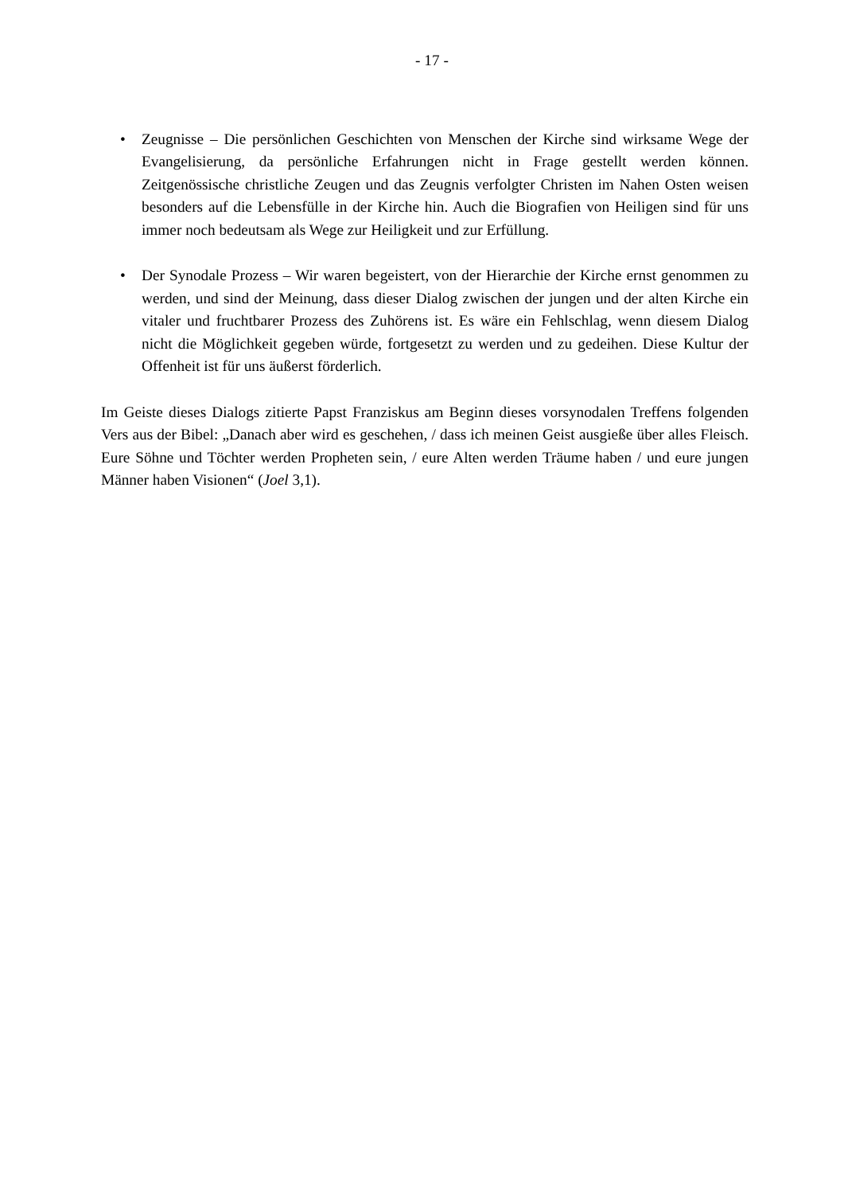- 17 -
• Zeugnisse – Die persönlichen Geschichten von Menschen der Kirche sind wirksame Wege der Evangelisierung, da persönliche Erfahrungen nicht in Frage gestellt werden können. Zeitgenössische christliche Zeugen und das Zeugnis verfolgter Christen im Nahen Osten weisen besonders auf die Lebensfülle in der Kirche hin. Auch die Biografien von Heiligen sind für uns immer noch bedeutsam als Wege zur Heiligkeit und zur Erfüllung.
• Der Synodale Prozess – Wir waren begeistert, von der Hierarchie der Kirche ernst genommen zu werden, und sind der Meinung, dass dieser Dialog zwischen der jungen und der alten Kirche ein vitaler und fruchtbarer Prozess des Zuhörens ist. Es wäre ein Fehlschlag, wenn diesem Dialog nicht die Möglichkeit gegeben würde, fortgesetzt zu werden und zu gedeihen. Diese Kultur der Offenheit ist für uns äußerst förderlich.
Im Geiste dieses Dialogs zitierte Papst Franziskus am Beginn dieses vorsynodalen Treffens folgenden Vers aus der Bibel: „Danach aber wird es geschehen, / dass ich meinen Geist ausgieße über alles Fleisch. Eure Söhne und Töchter werden Propheten sein, / eure Alten werden Träume haben / und eure jungen Männer haben Visionen“ (Joel 3,1).